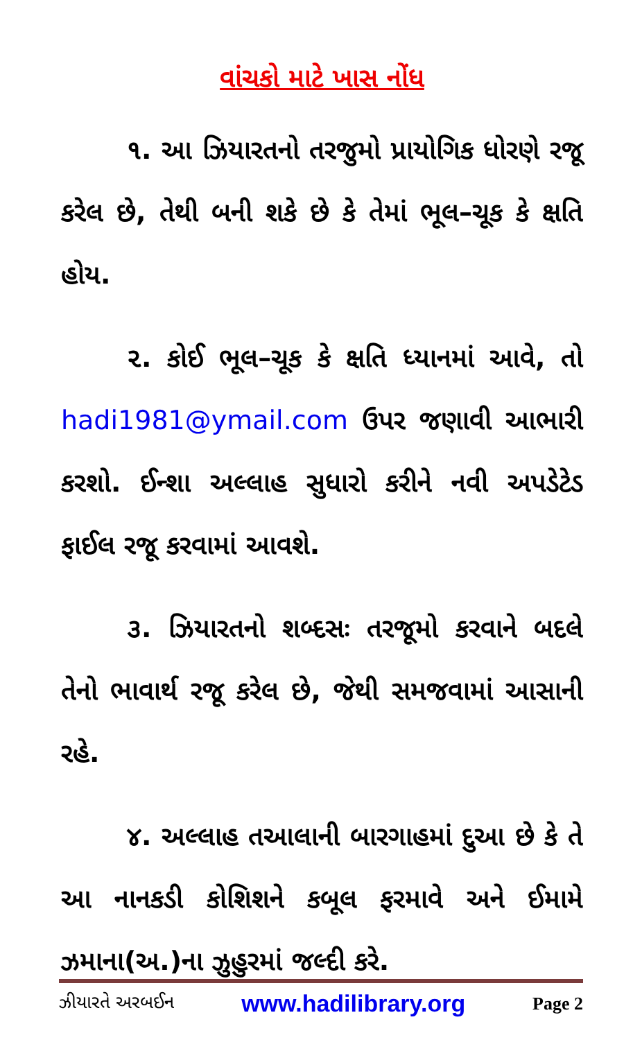વાંચકો માટે ખાસ નોંધ
૧. આ ઝિયારતનો તરજુમો પ્રાયોગિક ધોરણે રજૂ કરેલ છે, તેથી બની શકે છે કે તેમાં ભૂલ–ચૂક કે ક્ષતિ હોય.
૨. કોઈ ભૂલ–ચૂક કે ક્ષતિ ધ્યાનમાં આવે, તો hadi1981@ymail.com ઉપર જણાવી આભારી કરશો. ઈન્શા અલ્લાહ સુધારો કરીને નવી અપડેટેડ ફાઈલ રજૂ કરવામાં આવશે.
૩. ઝિયારતનો શબ્દસઃ તરજૂમો કરવાને બદલે તેનો ભાવાર્થ રજૂ કરેલ છે, જેથી સમજવામાં આસાની રહે.
૪. અલ્લાહ તઆલાની બારગાહમાં દુઆ છે કે તે આ નાનકડી કોશિશને કબૂલ ફરમાવે અને ઈમામે ઝમાના(અ.)ના ઝુહુરમાં જલ્દી કરે.
ઝીયારતે અરબઈન www.hadilibrary.org Page 2